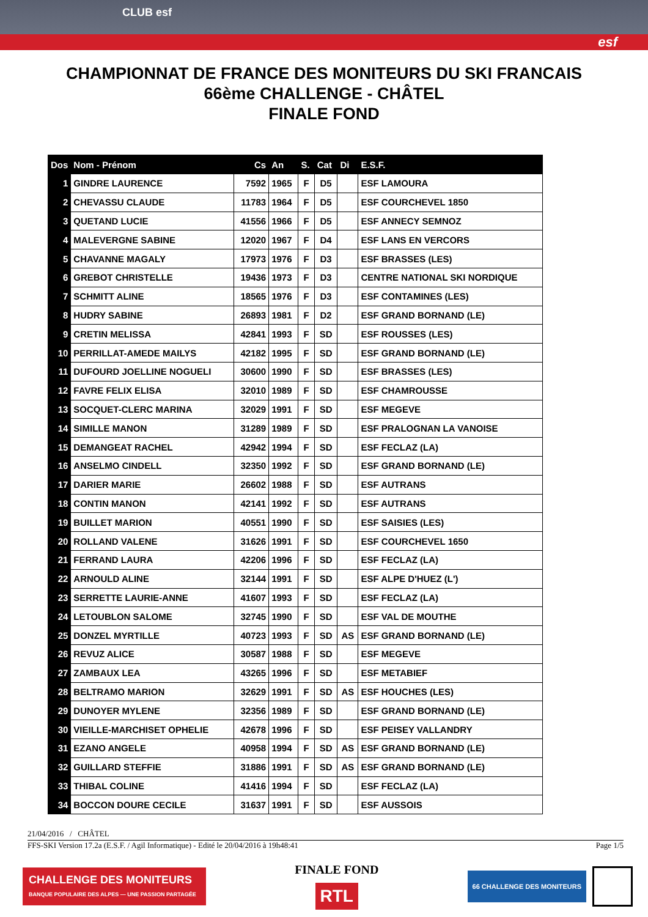CLUB esf
esf
CHAMPIONNAT DE FRANCE DES MONITEURS DU SKI FRANCAIS
66ème CHALLENGE - CHÂTEL
FINALE FOND
| Dos | Nom - Prénom | Cs | An | S. | Cat | Di | E.S.F. |
| --- | --- | --- | --- | --- | --- | --- | --- |
| 1 | GINDRE LAURENCE | 7592 | 1965 | F | D5 | | ESF LAMOURA |
| 2 | CHEVASSU CLAUDE | 11783 | 1964 | F | D5 | | ESF COURCHEVEL 1850 |
| 3 | QUETAND LUCIE | 41556 | 1966 | F | D5 | | ESF ANNECY SEMNOZ |
| 4 | MALEVERGNE SABINE | 12020 | 1967 | F | D4 | | ESF LANS EN VERCORS |
| 5 | CHAVANNE MAGALY | 17973 | 1976 | F | D3 | | ESF BRASSES (LES) |
| 6 | GREBOT CHRISTELLE | 19436 | 1973 | F | D3 | | CENTRE NATIONAL SKI NORDIQUE |
| 7 | SCHMITT ALINE | 18565 | 1976 | F | D3 | | ESF CONTAMINES (LES) |
| 8 | HUDRY SABINE | 26893 | 1981 | F | D2 | | ESF GRAND BORNAND (LE) |
| 9 | CRETIN MELISSA | 42841 | 1993 | F | SD | | ESF ROUSSES (LES) |
| 10 | PERRILLAT-AMEDE MAILYS | 42182 | 1995 | F | SD | | ESF GRAND BORNAND (LE) |
| 11 | DUFOURD JOELLINE NOGUELI | 30600 | 1990 | F | SD | | ESF BRASSES (LES) |
| 12 | FAVRE FELIX ELISA | 32010 | 1989 | F | SD | | ESF CHAMROUSSE |
| 13 | SOCQUET-CLERC MARINA | 32029 | 1991 | F | SD | | ESF MEGEVE |
| 14 | SIMILLE MANON | 31289 | 1989 | F | SD | | ESF PRALOGNAN LA VANOISE |
| 15 | DEMANGEAT RACHEL | 42942 | 1994 | F | SD | | ESF FECLAZ (LA) |
| 16 | ANSELMO CINDELL | 32350 | 1992 | F | SD | | ESF GRAND BORNAND (LE) |
| 17 | DARIER MARIE | 26602 | 1988 | F | SD | | ESF AUTRANS |
| 18 | CONTIN MANON | 42141 | 1992 | F | SD | | ESF AUTRANS |
| 19 | BUILLET MARION | 40551 | 1990 | F | SD | | ESF SAISIES (LES) |
| 20 | ROLLAND VALENE | 31626 | 1991 | F | SD | | ESF COURCHEVEL 1650 |
| 21 | FERRAND LAURA | 42206 | 1996 | F | SD | | ESF FECLAZ (LA) |
| 22 | ARNOULD ALINE | 32144 | 1991 | F | SD | | ESF ALPE D'HUEZ (L') |
| 23 | SERRETTE LAURIE-ANNE | 41607 | 1993 | F | SD | | ESF FECLAZ (LA) |
| 24 | LETOUBLON SALOME | 32745 | 1990 | F | SD | | ESF VAL DE MOUTHE |
| 25 | DONZEL MYRTILLE | 40723 | 1993 | F | SD | AS | ESF GRAND BORNAND (LE) |
| 26 | REVUZ ALICE | 30587 | 1988 | F | SD | | ESF MEGEVE |
| 27 | ZAMBAUX LEA | 43265 | 1996 | F | SD | | ESF METABIEF |
| 28 | BELTRAMO MARION | 32629 | 1991 | F | SD | AS | ESF HOUCHES (LES) |
| 29 | DUNOYER MYLENE | 32356 | 1989 | F | SD | | ESF GRAND BORNAND (LE) |
| 30 | VIEILLE-MARCHISET OPHELIE | 42678 | 1996 | F | SD | | ESF PEISEY VALLANDRY |
| 31 | EZANO ANGELE | 40958 | 1994 | F | SD | AS | ESF GRAND BORNAND (LE) |
| 32 | GUILLARD STEFFIE | 31886 | 1991 | F | SD | AS | ESF GRAND BORNAND (LE) |
| 33 | THIBAL COLINE | 41416 | 1994 | F | SD | | ESF FECLAZ (LA) |
| 34 | BOCCON DOURE CECILE | 31637 | 1991 | F | SD | | ESF AUSSOIS |
21/04/2016 / CHÂTEL
FFS-SKI Version 17.2a (E.S.F. / Agil Informatique) - Edité le 20/04/2016 à 19h48:41 Page 1/5
CHALLENGE DES MONITEURS BANQUE POPULAIRE DES ALPES — UNE PASSION PARTAGÉE
FINALE FOND
RTL
66 CHALLENGE DES MONITEURS